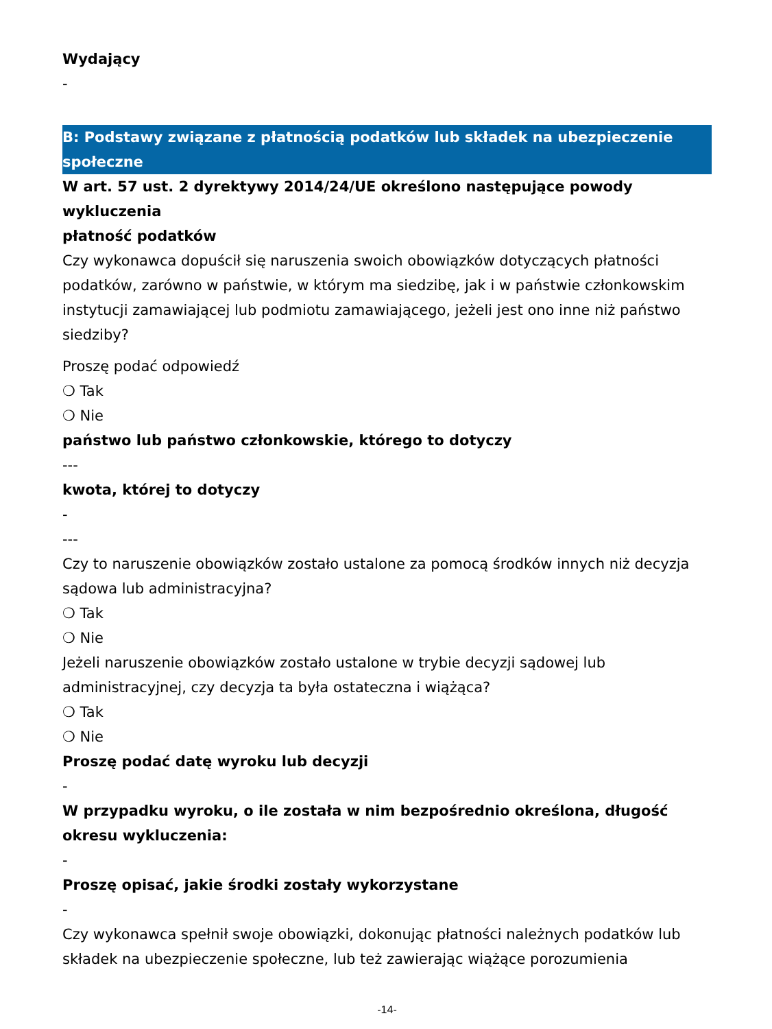Wydający
-
B: Podstawy związane z płatnością podatków lub składek na ubezpieczenie społeczne
W art. 57 ust. 2 dyrektywy 2014/24/UE określono następujące powody wykluczenia
płatność podatków
Czy wykonawca dopuścił się naruszenia swoich obowiązków dotyczących płatności podatków, zarówno w państwie, w którym ma siedzibę, jak i w państwie członkowskim instytucji zamawiającej lub podmiotu zamawiającego, jeżeli jest ono inne niż państwo siedziby?
Proszę podać odpowiedź
❍ Tak
❍ Nie
państwo lub państwo członkowskie, którego to dotyczy
---
kwota, której to dotyczy
-
---
Czy to naruszenie obowiązków zostało ustalone za pomocą środków innych niż decyzja sądowa lub administracyjna?
❍ Tak
❍ Nie
Jeżeli naruszenie obowiązków zostało ustalone w trybie decyzji sądowej lub administracyjnej, czy decyzja ta była ostateczna i wiążąca?
❍ Tak
❍ Nie
Proszę podać datę wyroku lub decyzji
-
W przypadku wyroku, o ile została w nim bezpośrednio określona, długość okresu wykluczenia:
-
Proszę opisać, jakie środki zostały wykorzystane
-
Czy wykonawca spełnił swoje obowiązki, dokonując płatności należnych podatków lub składek na ubezpieczenie społeczne, lub też zawierając wiążące porozumienia
-14-